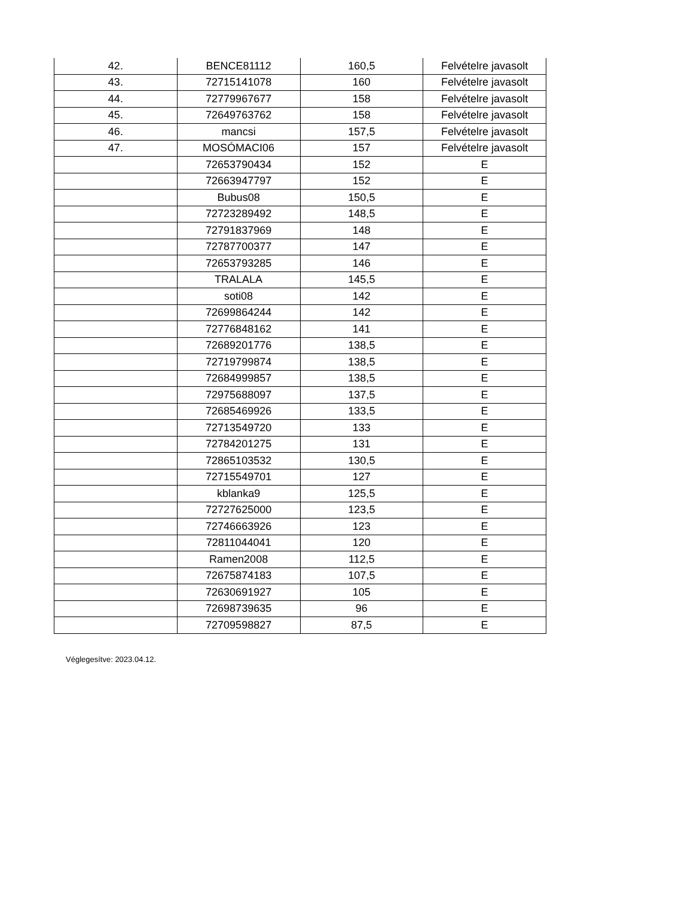| 42. | BENCE81112 | 160,5 | Felvételre javasolt |
| 43. | 72715141078 | 160 | Felvételre javasolt |
| 44. | 72779967677 | 158 | Felvételre javasolt |
| 45. | 72649763762 | 158 | Felvételre javasolt |
| 46. | mancsi | 157,5 | Felvételre javasolt |
| 47. | MOSÓMACI06 | 157 | Felvételre javasolt |
| | 72653790434 | 152 | E |
| | 72663947797 | 152 | E |
| | Bubus08 | 150,5 | E |
| | 72723289492 | 148,5 | E |
| | 72791837969 | 148 | E |
| | 72787700377 | 147 | E |
| | 72653793285 | 146 | E |
| | TRALALA | 145,5 | E |
| | soti08 | 142 | E |
| | 72699864244 | 142 | E |
| | 72776848162 | 141 | E |
| | 72689201776 | 138,5 | E |
| | 72719799874 | 138,5 | E |
| | 72684999857 | 138,5 | E |
| | 72975688097 | 137,5 | E |
| | 72685469926 | 133,5 | E |
| | 72713549720 | 133 | E |
| | 72784201275 | 131 | E |
| | 72865103532 | 130,5 | E |
| | 72715549701 | 127 | E |
| | kblanka9 | 125,5 | E |
| | 72727625000 | 123,5 | E |
| | 72746663926 | 123 | E |
| | 72811044041 | 120 | E |
| | Ramen2008 | 112,5 | E |
| | 72675874183 | 107,5 | E |
| | 72630691927 | 105 | E |
| | 72698739635 | 96 | E |
| | 72709598827 | 87,5 | E |
Véglegesítve: 2023.04.12.